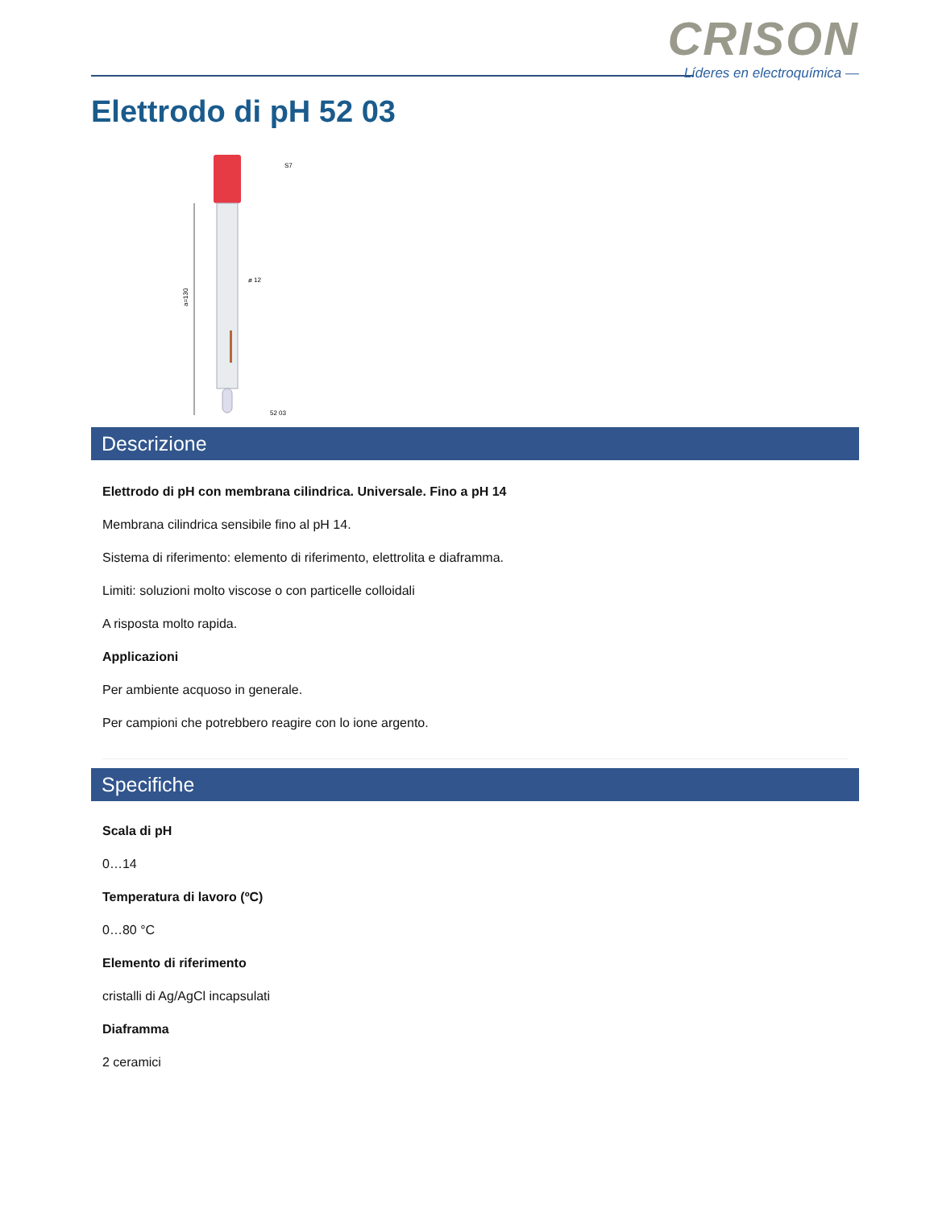CRISON
Líderes en electroquímica —
Elettrodo di pH 52 03
a=130
S7
ø 12
52 03
Descrizione
Elettrodo di pH con membrana cilindrica. Universale. Fino a pH 14
Membrana cilindrica sensibile fino al pH 14.
Sistema di riferimento: elemento di riferimento, elettrolita e diaframma.
Limiti: soluzioni molto viscose o con particelle colloidali
A risposta molto rapida.
Applicazioni
Per ambiente acquoso in generale.
Per campioni che potrebbero reagire con lo ione argento.
Specifiche
Scala di pH
0…14
Temperatura di lavoro (ºC)
0…80 °C
Elemento di riferimento
cristalli di Ag/AgCl incapsulati
Diaframma
2 ceramici